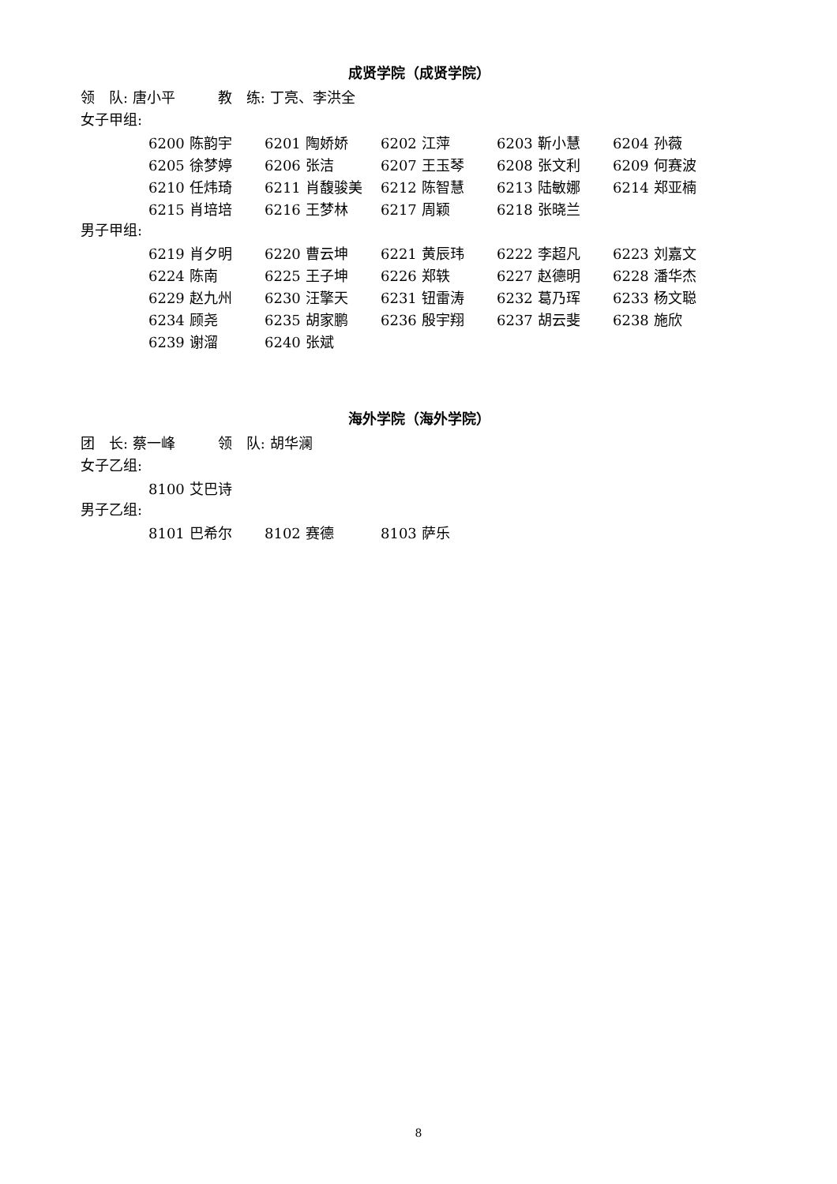成贤学院（成贤学院）
领　队: 唐小平　　　教　练: 丁亮、李洪全
女子甲组:
| 6200 陈韵宇 | 6201 陶娇娇 | 6202 江萍 | 6203 靳小慧 | 6204 孙薇 |
| 6205 徐梦婷 | 6206 张洁 | 6207 王玉琴 | 6208 张文利 | 6209 何赛波 |
| 6210 任炜琦 | 6211 肖馥骏美 | 6212 陈智慧 | 6213 陆敏娜 | 6214 郑亚楠 |
| 6215 肖培培 | 6216 王梦林 | 6217 周颖 | 6218 张晓兰 | |
男子甲组:
| 6219 肖夕明 | 6220 曹云坤 | 6221 黄辰玮 | 6222 李超凡 | 6223 刘嘉文 |
| 6224 陈南 | 6225 王子坤 | 6226 郑轶 | 6227 赵德明 | 6228 潘华杰 |
| 6229 赵九州 | 6230 汪擎天 | 6231 钮雷涛 | 6232 葛乃珲 | 6233 杨文聪 |
| 6234 顾尧 | 6235 胡家鹏 | 6236 殷宇翔 | 6237 胡云斐 | 6238 施欣 |
| 6239 谢溜 | 6240 张斌 | | | |
海外学院（海外学院）
团　长: 蔡一峰　　　领　队: 胡华澜
女子乙组:
| 8100 艾巴诗 |
男子乙组:
| 8101 巴希尔 | 8102 赛德 | 8103 萨乐 |
8